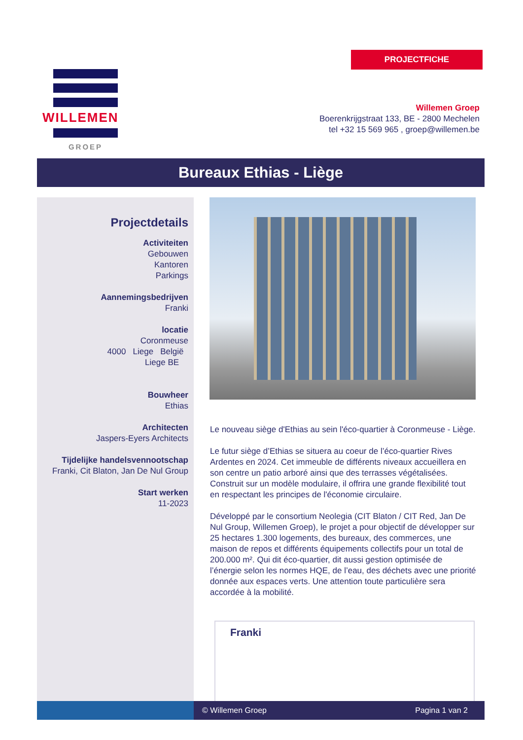PROJECTFICHE
WILLEMEN
GROEP
Willemen Groep
Boerenkrijgstraat 133, BE - 2800 Mechelen
tel +32 15 569 965 , groep@willemen.be
Bureaux Ethias - Liège
Projectdetails
Activiteiten
Gebouwen
Kantoren
Parkings
Aannemingsbedrijven
Franki
locatie
Coronmeuse
4000 Liege België
Liege BE
Bouwheer
Ethias
Architecten
Jaspers-Eyers Architects
Tijdelijke handelsvennootschap
Franki, Cit Blaton, Jan De Nul Group
Start werken
11-2023
Le nouveau siège d'Ethias au sein l'éco-quartier à Coronmeuse - Liège.
Le futur siège d’Ethias se situera au coeur de l’éco-quartier Rives Ardentes en 2024. Cet immeuble de différents niveaux accueillera en son centre un patio arboré ainsi que des terrasses végétalisées. Construit sur un modèle modulaire, il offrira une grande flexibilité tout en respectant les principes de l'économie circulaire.
Développé par le consortium Neolegia (CIT Blaton / CIT Red, Jan De Nul Group, Willemen Groep), le projet a pour objectif de développer sur 25 hectares 1.300 logements, des bureaux, des commerces, une maison de repos et différents équipements collectifs pour un total de 200.000 m². Qui dit éco-quartier, dit aussi gestion optimisée de l’énergie selon les normes HQE, de l’eau, des déchets avec une priorité donnée aux espaces verts. Une attention toute particulière sera accordée à la mobilité.
Franki
© Willemen Groep Pagina 1 van 2